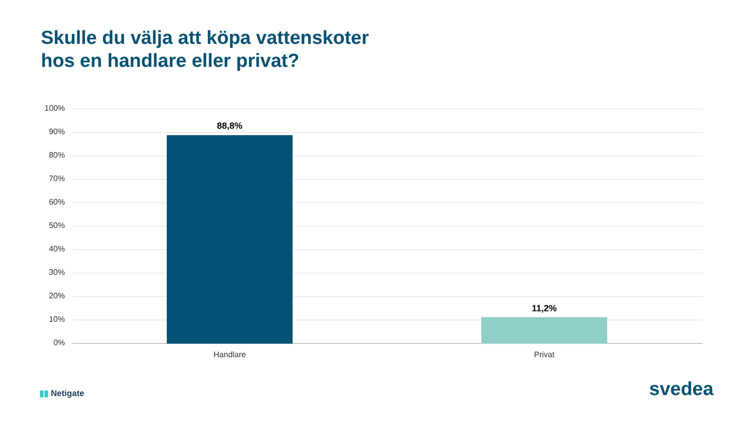Skulle du välja att köpa vattenskoter
hos en handlare eller privat?
100%
90%
80%
70%
60%
50%
40%
30%
20%
10%
0%
88,8%
11,2%
Handlare Privat
▮▮ Netigate svedea